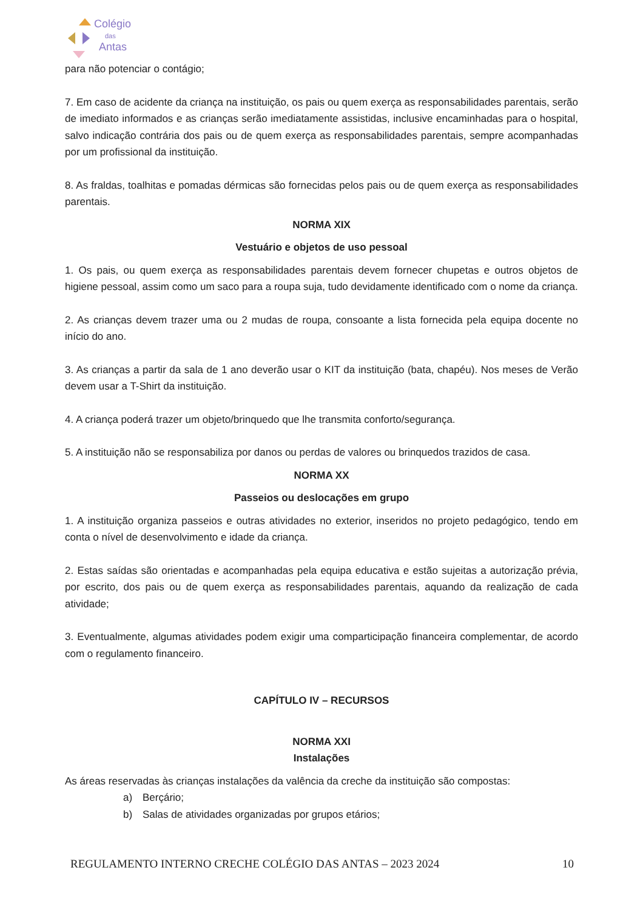Colégio
das
Antas
para não potenciar o contágio;
7. Em caso de acidente da criança na instituição, os pais ou quem exerça as responsabilidades parentais, serão de imediato informados e as crianças serão imediatamente assistidas, inclusive encaminhadas para o hospital, salvo indicação contrária dos pais ou de quem exerça as responsabilidades parentais, sempre acompanhadas por um profissional da instituição.
8. As fraldas, toalhitas e pomadas dérmicas são fornecidas pelos pais ou de quem exerça as responsabilidades parentais.
NORMA XIX
Vestuário e objetos de uso pessoal
1. Os pais, ou quem exerça as responsabilidades parentais devem fornecer chupetas e outros objetos de higiene pessoal, assim como um saco para a roupa suja, tudo devidamente identificado com o nome da criança.
2. As crianças devem trazer uma ou 2 mudas de roupa, consoante a lista fornecida pela equipa docente no início do ano.
3. As crianças a partir da sala de 1 ano deverão usar o KIT da instituição (bata, chapéu). Nos meses de Verão devem usar a T-Shirt da instituição.
4. A criança poderá trazer um objeto/brinquedo que lhe transmita conforto/segurança.
5. A instituição não se responsabiliza por danos ou perdas de valores ou brinquedos trazidos de casa.
NORMA XX
Passeios ou deslocações em grupo
1. A instituição organiza passeios e outras atividades no exterior, inseridos no projeto pedagógico, tendo em conta o nível de desenvolvimento e idade da criança.
2. Estas saídas são orientadas e acompanhadas pela equipa educativa e estão sujeitas a autorização prévia, por escrito, dos pais ou de quem exerça as responsabilidades parentais, aquando da realização de cada atividade;
3. Eventualmente, algumas atividades podem exigir uma comparticipação financeira complementar, de acordo com o regulamento financeiro.
CAPÍTULO IV – RECURSOS
NORMA XXI
Instalações
As áreas reservadas às crianças instalações da valência da creche da instituição são compostas:
a) Berçário;
b) Salas de atividades organizadas por grupos etários;
REGULAMENTO INTERNO CRECHE COLÉGIO DAS ANTAS – 2023 2024 10